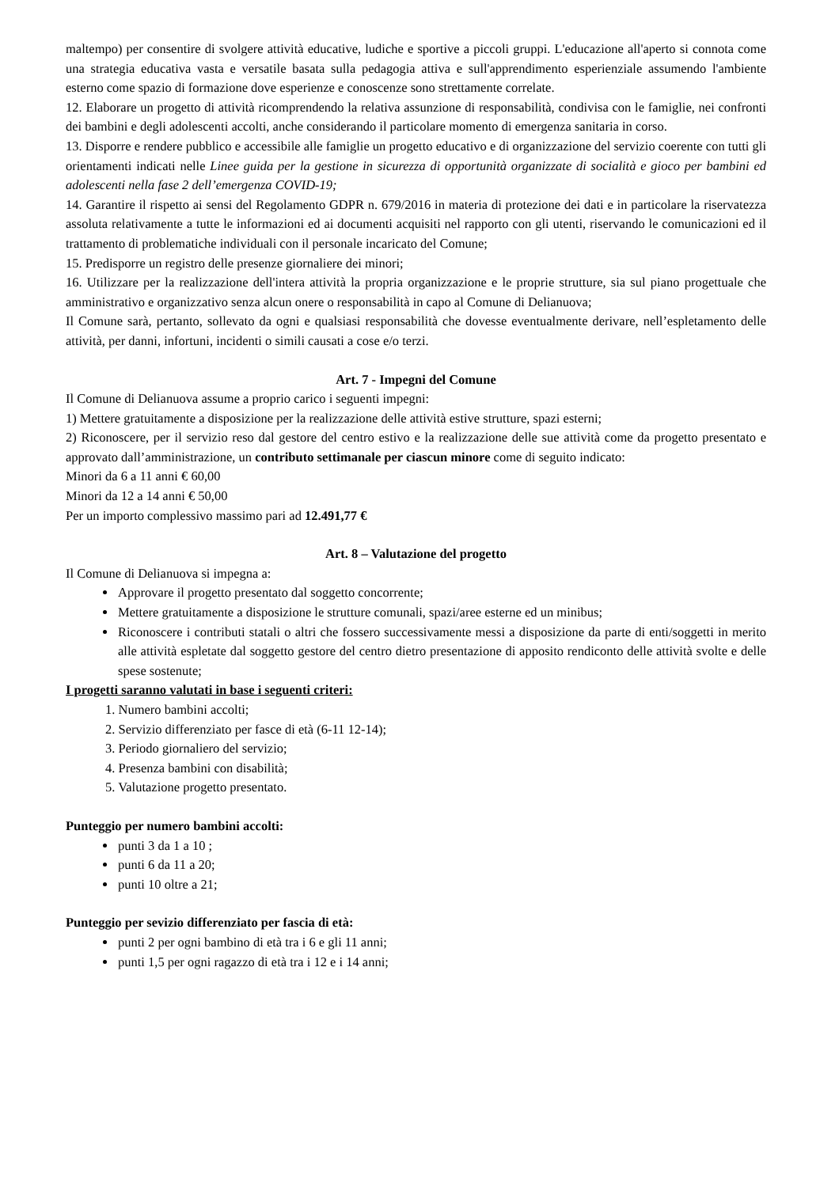maltempo) per consentire di svolgere attività educative, ludiche e sportive a piccoli gruppi. L'educazione all'aperto si connota come una strategia educativa vasta e versatile basata sulla pedagogia attiva e sull'apprendimento esperienziale assumendo l'ambiente esterno come spazio di formazione dove esperienze e conoscenze sono strettamente correlate.
12. Elaborare un progetto di attività ricomprendendo la relativa assunzione di responsabilità, condivisa con le famiglie, nei confronti dei bambini e degli adolescenti accolti, anche considerando il particolare momento di emergenza sanitaria in corso.
13. Disporre e rendere pubblico e accessibile alle famiglie un progetto educativo e di organizzazione del servizio coerente con tutti gli orientamenti indicati nelle Linee guida per la gestione in sicurezza di opportunità organizzate di socialità e gioco per bambini ed adolescenti nella fase 2 dell’emergenza COVID-19;
14. Garantire il rispetto ai sensi del Regolamento GDPR n. 679/2016 in materia di protezione dei dati e in particolare la riservatezza assoluta relativamente a tutte le informazioni ed ai documenti acquisiti nel rapporto con gli utenti, riservando le comunicazioni ed il trattamento di problematiche individuali con il personale incaricato del Comune;
15. Predisporre un registro delle presenze giornaliere dei minori;
16. Utilizzare per la realizzazione dell'intera attività la propria organizzazione e le proprie strutture, sia sul piano progettuale che amministrativo e organizzativo senza alcun onere o responsabilità in capo al Comune di Delianuova;
Il Comune sarà, pertanto, sollevato da ogni e qualsiasi responsabilità che dovesse eventualmente derivare, nell’espletamento delle attività, per danni, infortuni, incidenti o simili causati a cose e/o terzi.
Art. 7 - Impegni del Comune
Il Comune di Delianuova assume a proprio carico i seguenti impegni:
1) Mettere gratuitamente a disposizione per la realizzazione delle attività estive strutture, spazi esterni;
2) Riconoscere, per il servizio reso dal gestore del centro estivo e la realizzazione delle sue attività come da progetto presentato e approvato dall’amministrazione, un contributo settimanale per ciascun minore come di seguito indicato:
Minori da 6 a 11 anni € 60,00
Minori da 12 a 14 anni € 50,00
Per un importo complessivo massimo pari ad 12.491,77 €
Art. 8 – Valutazione del progetto
Il Comune di Delianuova si impegna a:
Approvare il progetto presentato dal soggetto concorrente;
Mettere gratuitamente a disposizione le strutture comunali, spazi/aree esterne ed un minibus;
Riconoscere i contributi statali o altri che fossero successivamente messi a disposizione da parte di enti/soggetti in merito alle attività espletate dal soggetto gestore del centro dietro presentazione di apposito rendiconto delle attività svolte e delle spese sostenute;
I progetti saranno valutati in base i seguenti criteri:
1. Numero bambini accolti;
2. Servizio differenziato per fasce di età (6-11 12-14);
3. Periodo giornaliero del servizio;
4. Presenza bambini con disabilità;
5. Valutazione progetto presentato.
Punteggio per numero bambini accolti:
punti 3 da 1 a 10 ;
punti 6 da 11 a 20;
punti 10 oltre a 21;
Punteggio per sevizio differenziato per fascia di età:
punti 2 per ogni bambino di età tra i 6 e gli 11 anni;
punti 1,5 per ogni ragazzo di età tra i 12 e i 14 anni;